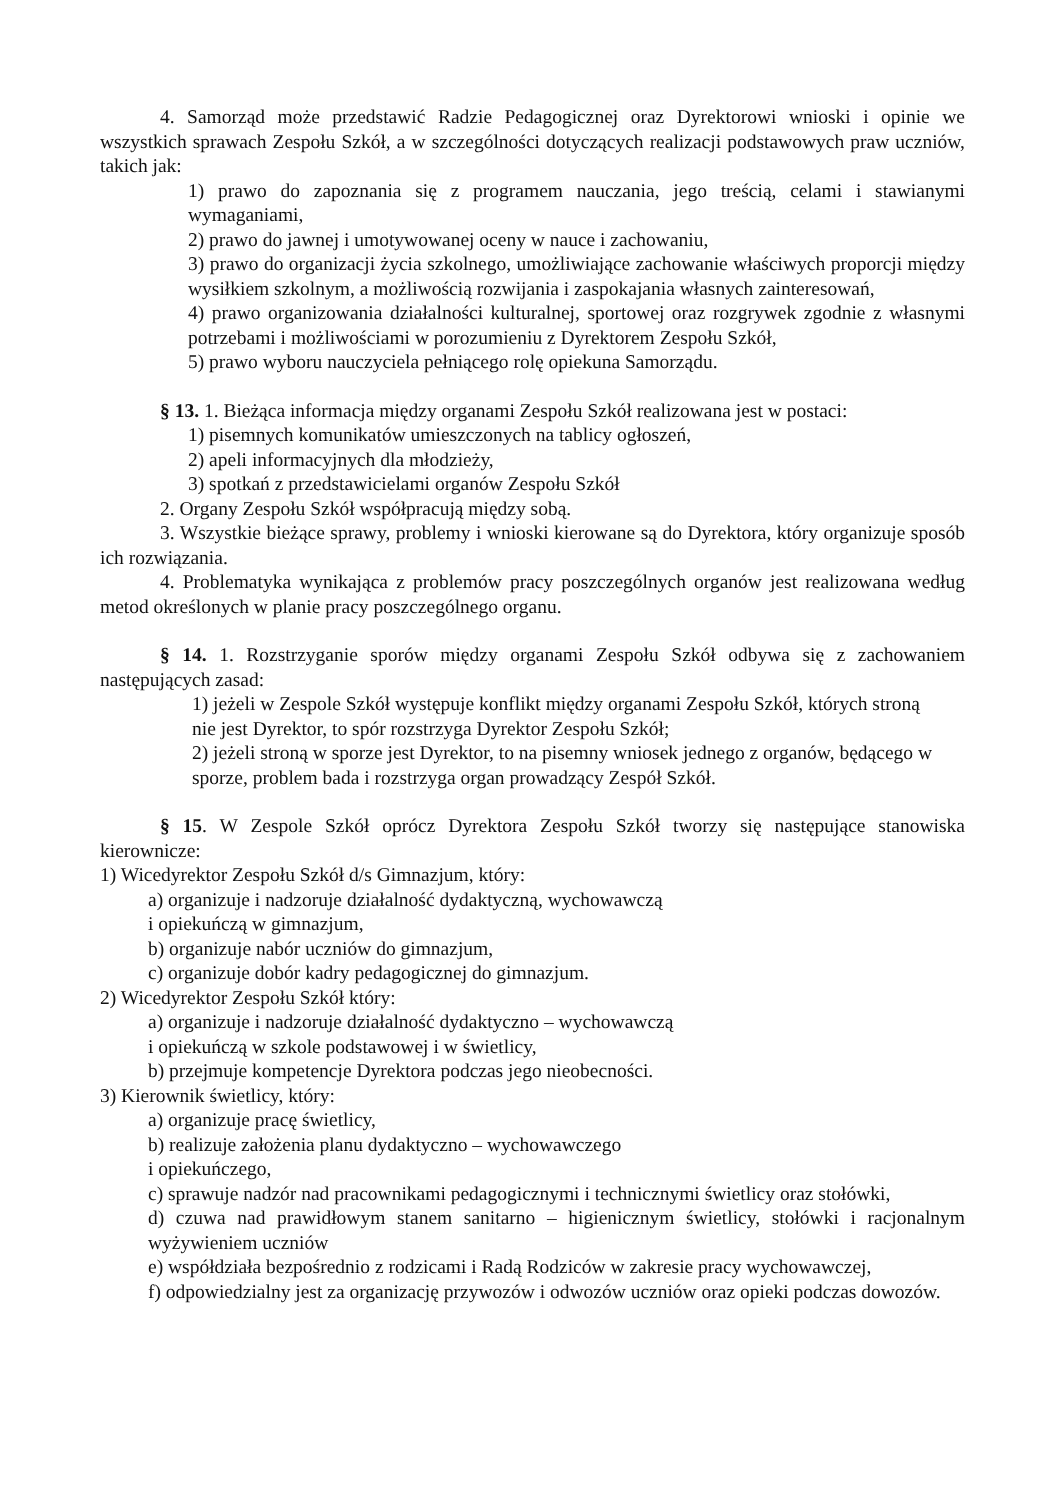4. Samorząd może przedstawić Radzie Pedagogicznej oraz Dyrektorowi wnioski i opinie we wszystkich sprawach Zespołu Szkół, a w szczególności dotyczących realizacji podstawowych praw uczniów, takich jak:
1) prawo do zapoznania się z programem nauczania, jego treścią, celami i stawianymi wymaganiami,
2) prawo do jawnej i umotywowanej oceny w nauce i zachowaniu,
3) prawo do organizacji życia szkolnego, umożliwiające zachowanie właściwych proporcji między wysiłkiem szkolnym, a możliwością rozwijania i zaspokajania własnych zainteresowań,
4) prawo organizowania działalności kulturalnej, sportowej oraz rozgrywek zgodnie z własnymi potrzebami i możliwościami w porozumieniu z Dyrektorem Zespołu Szkół,
5) prawo wyboru nauczyciela pełniącego rolę opiekuna Samorządu.
§ 13. 1. Bieżąca informacja między organami Zespołu Szkół realizowana jest w postaci:
1) pisemnych komunikatów umieszczonych na tablicy ogłoszeń,
2) apeli informacyjnych dla młodzieży,
3) spotkań z przedstawicielami organów Zespołu Szkół
2. Organy Zespołu Szkół współpracują między sobą.
3. Wszystkie bieżące sprawy, problemy i wnioski kierowane są do Dyrektora, który organizuje sposób ich rozwiązania.
4. Problematyka wynikająca z problemów pracy poszczególnych organów jest realizowana według metod określonych w planie pracy poszczególnego organu.
§ 14. 1. Rozstrzyganie sporów między organami Zespołu Szkół odbywa się z zachowaniem następujących zasad:
1) jeżeli w Zespole Szkół występuje konflikt między organami Zespołu Szkół, których stroną nie jest Dyrektor, to spór rozstrzyga Dyrektor Zespołu Szkół;
2) jeżeli stroną w sporze jest Dyrektor, to na pisemny wniosek jednego z organów, będącego w sporze, problem bada i rozstrzyga organ prowadzący Zespół Szkół.
§ 15. W Zespole Szkół oprócz Dyrektora Zespołu Szkół tworzy się następujące stanowiska kierownicze:
1) Wicedyrektor Zespołu Szkół d/s Gimnazjum, który:
a) organizuje i nadzoruje działalność dydaktyczną, wychowawczą
i opiekuńczą w gimnazjum,
b) organizuje nabór uczniów do gimnazjum,
c) organizuje dobór kadry pedagogicznej do gimnazjum.
2) Wicedyrektor Zespołu Szkół który:
a) organizuje i nadzoruje działalność dydaktyczno – wychowawczą
i opiekuńczą w szkole podstawowej i w świetlicy,
b) przejmuje kompetencje Dyrektora podczas jego nieobecności.
3) Kierownik świetlicy, który:
a) organizuje pracę świetlicy,
b) realizuje założenia planu dydaktyczno – wychowawczego
i opiekuńczego,
c) sprawuje nadzór nad pracownikami pedagogicznymi i technicznymi świetlicy oraz stołówki,
d) czuwa nad prawidłowym stanem sanitarno – higienicznym świetlicy, stołówki i racjonalnym wyżywieniem uczniów
e) współdziała bezpośrednio z rodzicami i Radą Rodziców w zakresie pracy wychowawczej,
f) odpowiedzialny jest za organizację przywozów i odwozów uczniów oraz opieki podczas dowozów.